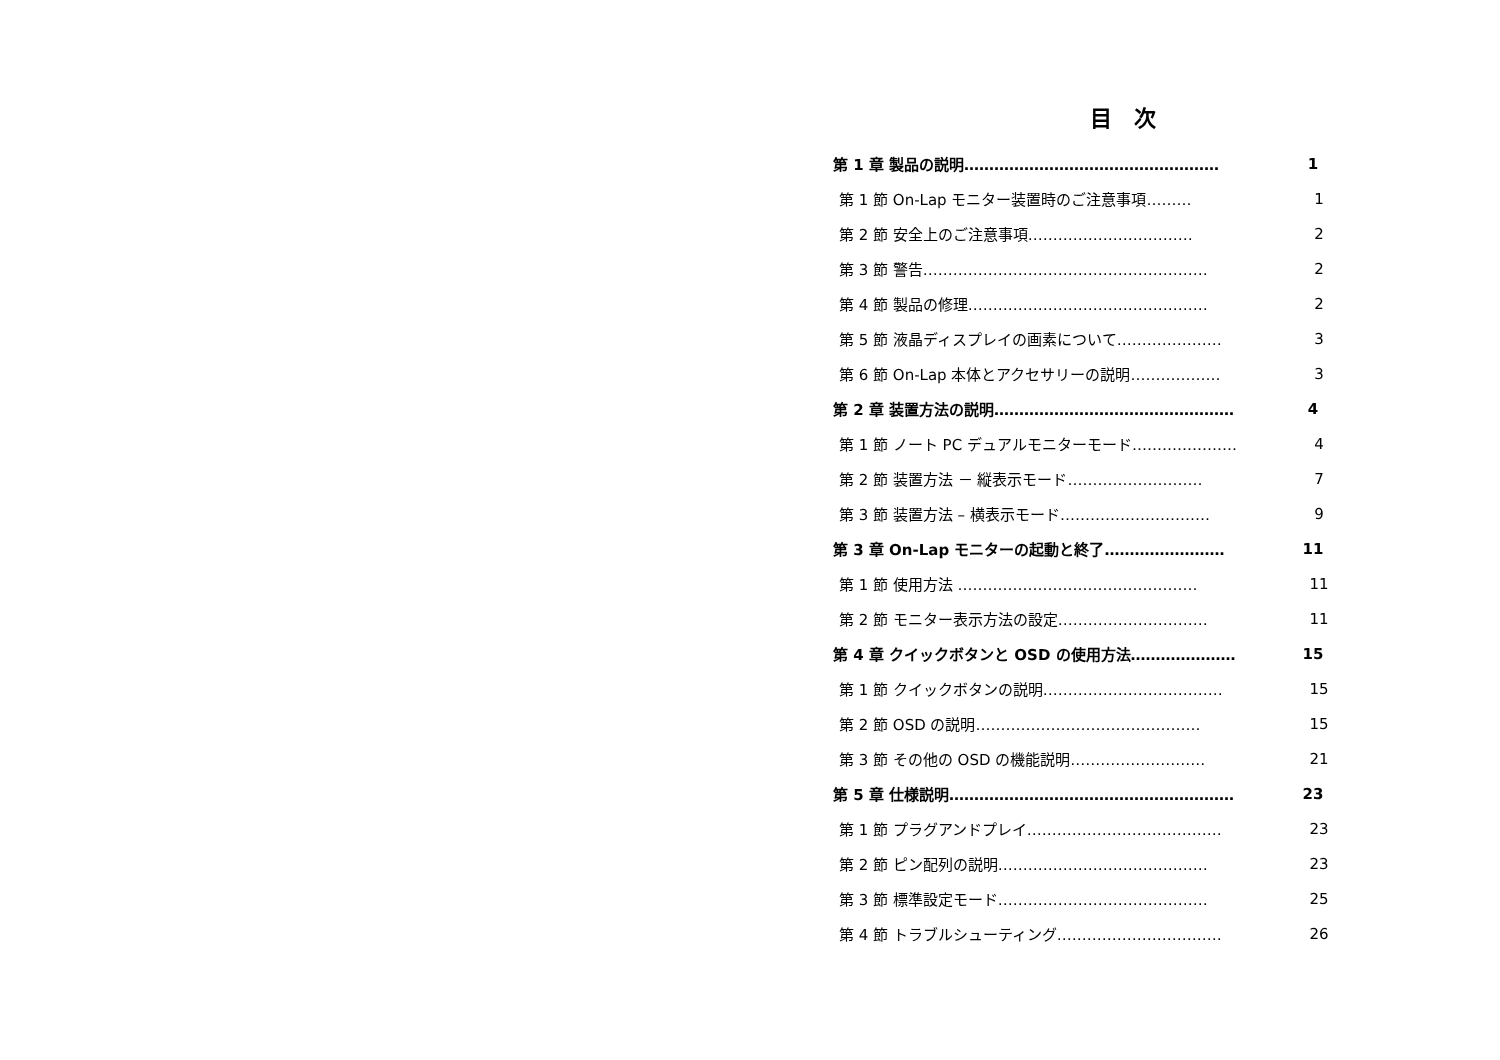目　次
第 1 章 製品の説明…………………………………………… 1
第 1 節 On-Lap モニター装置時のご注意事項……… 1
第 2 節 安全上のご注意事項…………………………… 2
第 3 節 警告………………………………………………… 2
第 4 節 製品の修理………………………………………… 2
第 5 節 液晶ディスプレイの画素について………………… 3
第 6 節 On-Lap 本体とアクセサリーの説明……………… 3
第 2 章 装置方法の説明………………………………………… 4
第 1 節 ノート PC デュアルモニターモード………………… 4
第 2 節 装置方法 － 縦表示モード……………………… 7
第 3 節 装置方法 – 横表示モード………………………… 9
第 3 章 On-Lap モニターの起動と終了…………………… 11
第 1 節 使用方法 ………………………………………… 11
第 2 節 モニター表示方法の設定………………………… 11
第 4 章 クイックボタンと OSD の使用方法………………… 15
第 1 節 クイックボタンの説明……………………………… 15
第 2 節 OSD の説明……………………………………… 15
第 3 節 その他の OSD の機能説明……………………… 21
第 5 章 仕様説明………………………………………………… 23
第 1 節 プラグアンドプレイ………………………………… 23
第 2 節 ピン配列の説明…………………………………… 23
第 3 節 標準設定モード…………………………………… 25
第 4 節 トラブルシューティング…………………………… 26